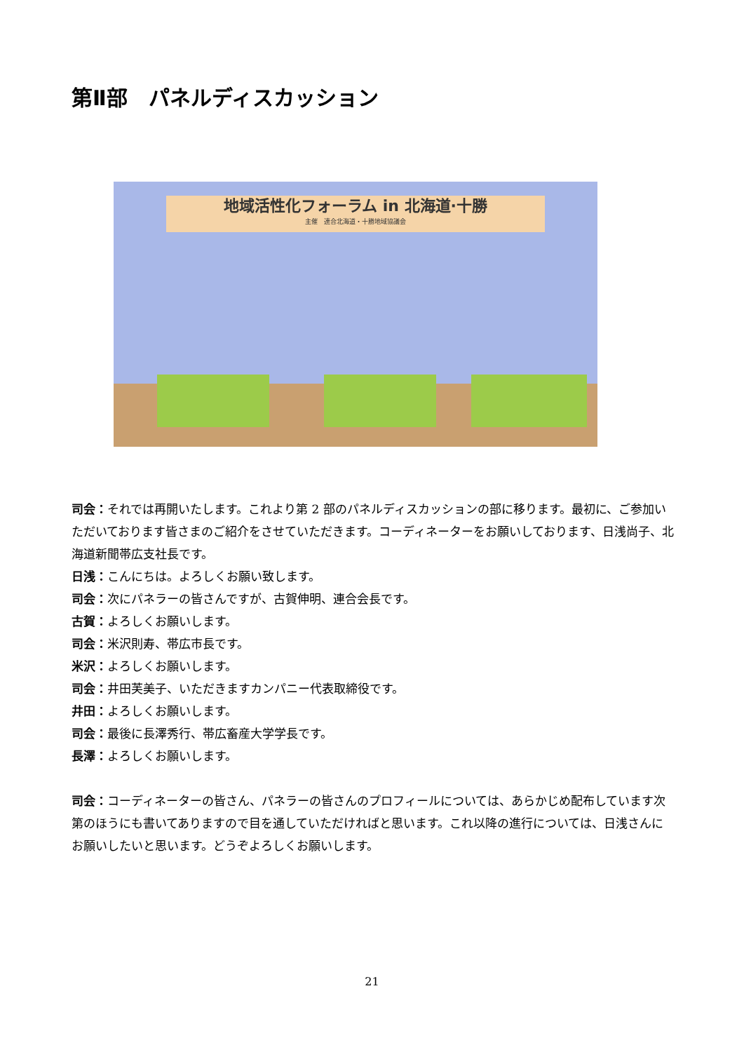第Ⅱ部　パネルディスカッション
地域活性化フォーラム in 北海道·十勝
主催　連合北海道・十勝地域協議会
司会：それでは再開いたします。これより第 2 部のパネルディスカッションの部に移ります。最初に、ご参加いただいております皆さまのご紹介をさせていただきます。コーディネーターをお願いしております、日浅尚子、北海道新聞帯広支社長です。
日浅：こんにちは。よろしくお願い致します。
司会：次にパネラーの皆さんですが、古賀伸明、連合会長です。
古賀：よろしくお願いします。
司会：米沢則寿、帯広市長です。
米沢：よろしくお願いします。
司会：井田芙美子、いただきますカンパニー代表取締役です。
井田：よろしくお願いします。
司会：最後に長澤秀行、帯広畜産大学学長です。
長澤：よろしくお願いします。
司会：コーディネーターの皆さん、パネラーの皆さんのプロフィールについては、あらかじめ配布しています次第のほうにも書いてありますので目を通していただければと思います。これ以降の進行については、日浅さんにお願いしたいと思います。どうぞよろしくお願いします。
21